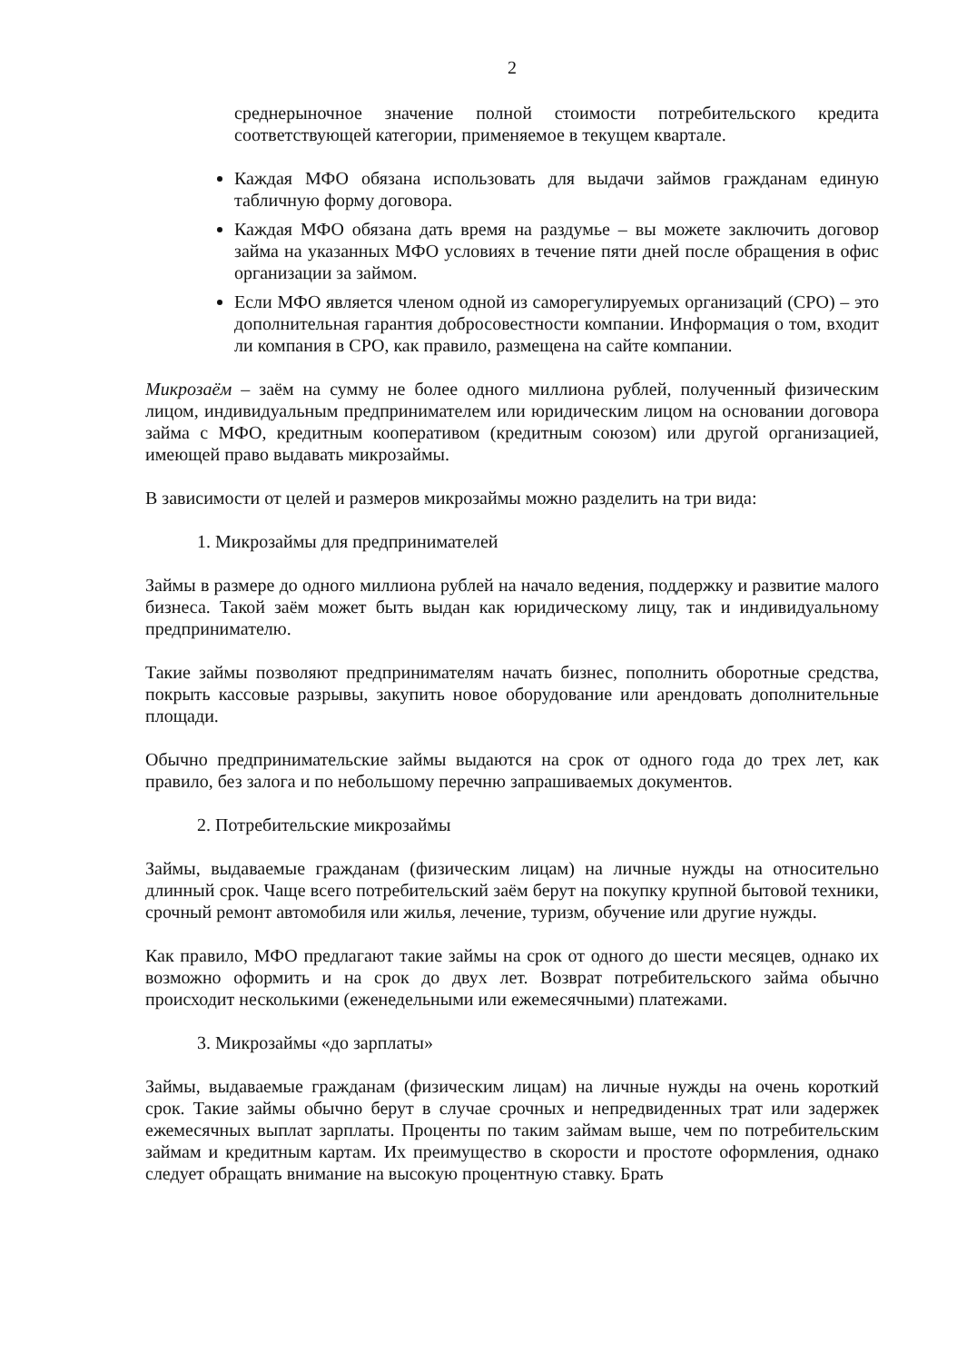2
среднерыночное значение полной стоимости потребительского кредита соответствующей категории, применяемое в текущем квартале.
Каждая МФО обязана использовать для выдачи займов гражданам единую табличную форму договора.
Каждая МФО обязана дать время на раздумье – вы можете заключить договор займа на указанных МФО условиях в течение пяти дней после обращения в офис организации за займом.
Если МФО является членом одной из саморегулируемых организаций (СРО) – это дополнительная гарантия добросовестности компании. Информация о том, входит ли компания в СРО, как правило, размещена на сайте компании.
Микрозаём – заём на сумму не более одного миллиона рублей, полученный физическим лицом, индивидуальным предпринимателем или юридическим лицом на основании договора займа с МФО, кредитным кооперативом (кредитным союзом) или другой организацией, имеющей право выдавать микрозаймы.
В зависимости от целей и размеров микрозаймы можно разделить на три вида:
1. Микрозаймы для предпринимателей
Займы в размере до одного миллиона рублей на начало ведения, поддержку и развитие малого бизнеса. Такой заём может быть выдан как юридическому лицу, так и индивидуальному предпринимателю.
Такие займы позволяют предпринимателям начать бизнес, пополнить оборотные средства, покрыть кассовые разрывы, закупить новое оборудование или арендовать дополнительные площади.
Обычно предпринимательские займы выдаются на срок от одного года до трех лет, как правило, без залога и по небольшому перечню запрашиваемых документов.
2. Потребительские микрозаймы
Займы, выдаваемые гражданам (физическим лицам) на личные нужды на относительно длинный срок. Чаще всего потребительский заём берут на покупку крупной бытовой техники, срочный ремонт автомобиля или жилья, лечение, туризм, обучение или другие нужды.
Как правило, МФО предлагают такие займы на срок от одного до шести месяцев, однако их возможно оформить и на срок до двух лет. Возврат потребительского займа обычно происходит несколькими (еженедельными или ежемесячными) платежами.
3. Микрозаймы «до зарплаты»
Займы, выдаваемые гражданам (физическим лицам) на личные нужды на очень короткий срок. Такие займы обычно берут в случае срочных и непредвиденных трат или задержек ежемесячных выплат зарплаты. Проценты по таким займам выше, чем по потребительским займам и кредитным картам. Их преимущество в скорости и простоте оформления, однако следует обращать внимание на высокую процентную ставку. Брать